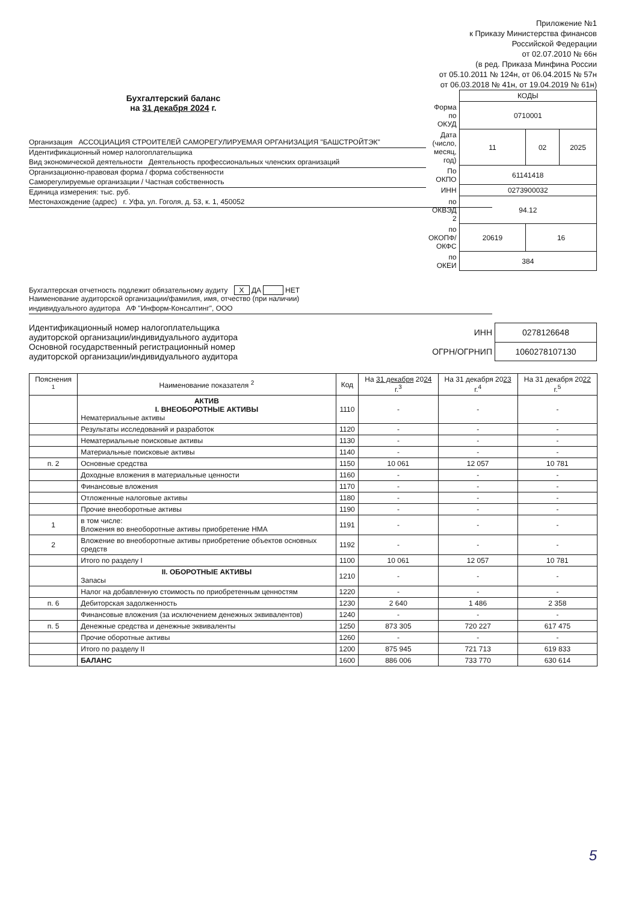Приложение №1
к Приказу Министерства финансов
Российской Федерации
от 02.07.2010 № 66н
(в ред. Приказа Минфина России
от 05.10.2011 № 124н, от 06.04.2015 № 57н
от 06.03.2018 № 41н, от 19.04.2019 № 61н)
Бухгалтерский баланс
на 31 декабря 2024 г.
Организация АССОЦИАЦИЯ СТРОИТЕЛЕЙ САМОРЕГУЛИРУЕМАЯ ОРГАНИЗАЦИЯ "БАШСТРОЙТЭК"
Идентификационный номер налогоплательщика
Вид экономической деятельности Деятельность профессиональных членских организаций
Организационно-правовая форма / форма собственности
Саморегулируемые организации / Частная собственность
Единица измерения: тыс. руб.
Местонахождение (адрес) г. Уфа, ул. Гоголя, д. 53, к. 1, 450052
| | КОДЫ | | |
| Форма по ОКУД | 0710001 | | |
| Дата (число, месяц, год) | 11 | 02 | 2025 |
| По ОКПО | 61141418 | | |
| ИНН | 0273900032 | | |
| по ОКВЭД 2 | 94.12 | | |
| по ОКОПФ/ОКФС | 20619 | 16 | |
| по ОКЕИ | 384 | | |
Бухгалтерская отчетность подлежит обязательному аудиту X ДА НЕТ
Наименование аудиторской организации/фамилия, имя, отчество (при наличии)
индивидуального аудитора АФ "Информ-Консалтинг", ООО
Идентификационный номер налогоплательщика
аудиторской организации/индивидуального аудитора
Основной государственный регистрационный номер
аудиторской организации/индивидуального аудитора
| ИНН | 0278126648 |
| ОГРН/ОГРНИП | 1060278107130 |
| Пояснения <sup>1</sup> | Наименование показателя <sup>2</sup> | Код | На 31 декабря 20 24 г.<sup>3</sup> | На 31 декабря 20 23 г.<sup>4</sup> | На 31 декабря 20 22 г.<sup>5</sup> |
| --- | --- | --- | --- | --- | --- |
| | АКТИВ I. ВНЕОБОРОТНЫЕ АКТИВЫ Нематериальные активы | 1110 | - | - | - |
| | Результаты исследований и разработок | 1120 | - | - | - |
| | Нематериальные поисковые активы | 1130 | - | - | - |
| | Материальные поисковые активы | 1140 | - | - | - |
| п. 2 | Основные средства | 1150 | 10 061 | 12 057 | 10 781 |
| | Доходные вложения в материальные ценности | 1160 | - | - | - |
| | Финансовые вложения | 1170 | - | - | - |
| | Отложенные налоговые активы | 1180 | - | - | - |
| | Прочие внеоборотные активы | 1190 | - | - | - |
| 1 | в том числе: Вложения во внеоборотные активы приобретение НМА | 1191 | - | - | - |
| 2 | Вложение во внеоборотные активы приобретение объектов основных средств | 1192 | - | - | - |
| | Итого по разделу I | 1100 | 10 061 | 12 057 | 10 781 |
| | II. ОБОРОТНЫЕ АКТИВЫ Запасы | 1210 | - | - | - |
| | Налог на добавленную стоимость по приобретенным ценностям | 1220 | - | - | - |
| п. 6 | Дебиторская задолженность | 1230 | 2 640 | 1 486 | 2 358 |
| | Финансовые вложения (за исключением денежных эквивалентов) | 1240 | - | - | - |
| п. 5 | Денежные средства и денежные эквиваленты | 1250 | 873 305 | 720 227 | 617 475 |
| | Прочие оборотные активы | 1260 | - | - | - |
| | Итого по разделу II | 1200 | 875 945 | 721 713 | 619 833 |
| | БАЛАНС | 1600 | 886 006 | 733 770 | 630 614 |
5